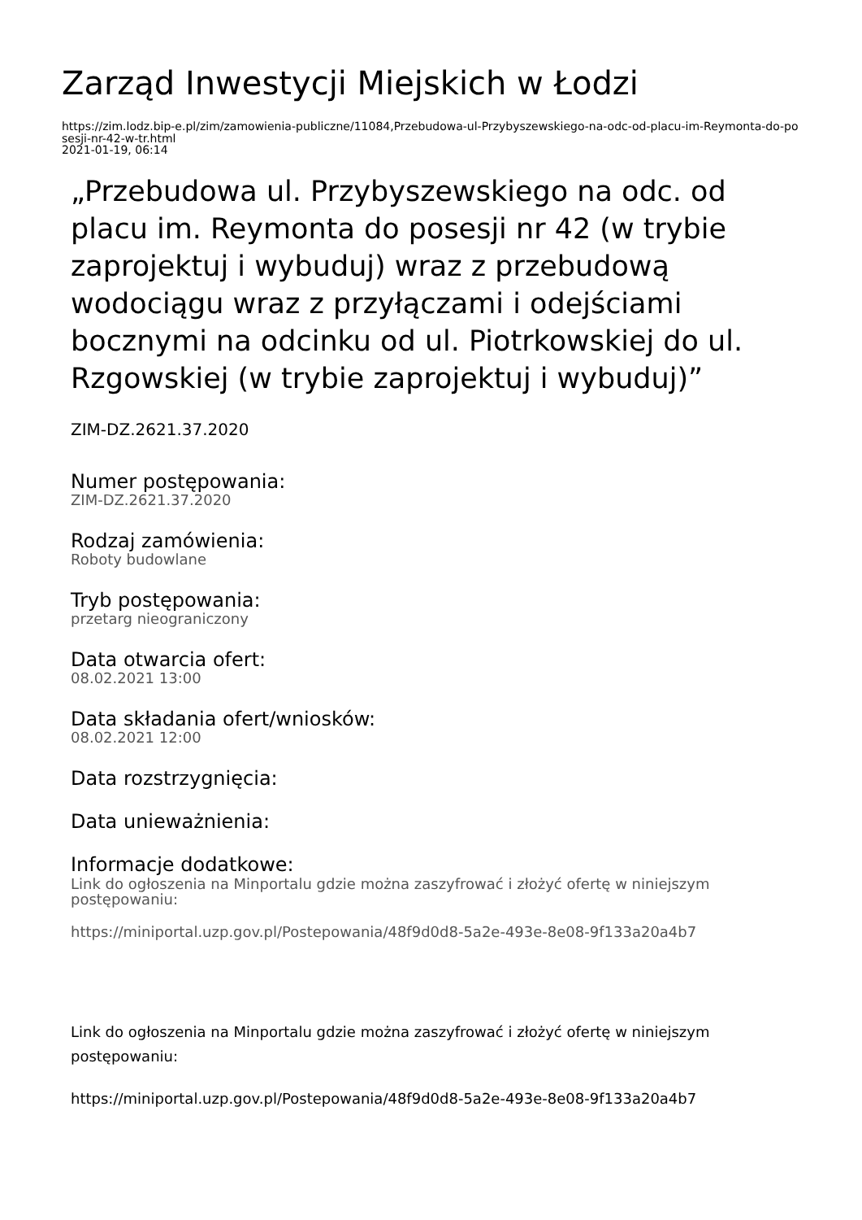Zarząd Inwestycji Miejskich w Łodzi
https://zim.lodz.bip-e.pl/zim/zamowienia-publiczne/11084,Przebudowa-ul-Przybyszewskiego-na-odc-od-placu-im-Reymonta-do-posesji-nr-42-w-tr.html
2021-01-19, 06:14
„Przebudowa ul. Przybyszewskiego na odc. od placu im. Reymonta do posesji nr 42 (w trybie zaprojektuj i wybuduj) wraz z przebudową wodociągu wraz z przyłączami i odejściami bocznymi na odcinku od ul. Piotrkowskiej do ul. Rzgowskiej (w trybie zaprojektuj i wybuduj)”
ZIM-DZ.2621.37.2020
Numer postępowania:
ZIM-DZ.2621.37.2020
Rodzaj zamówienia:
Roboty budowlane
Tryb postępowania:
przetarg nieograniczony
Data otwarcia ofert:
08.02.2021 13:00
Data składania ofert/wniosków:
08.02.2021 12:00
Data rozstrzygnięcia:
Data unieważnienia:
Informacje dodatkowe:
Link do ogłoszenia na Minportalu gdzie można zaszyfrować i złożyć ofertę w niniejszym postępowaniu:
https://miniportal.uzp.gov.pl/Postepowania/48f9d0d8-5a2e-493e-8e08-9f133a20a4b7
Link do ogłoszenia na Minportalu gdzie można zaszyfrować i złożyć ofertę w niniejszym postępowaniu:
https://miniportal.uzp.gov.pl/Postepowania/48f9d0d8-5a2e-493e-8e08-9f133a20a4b7